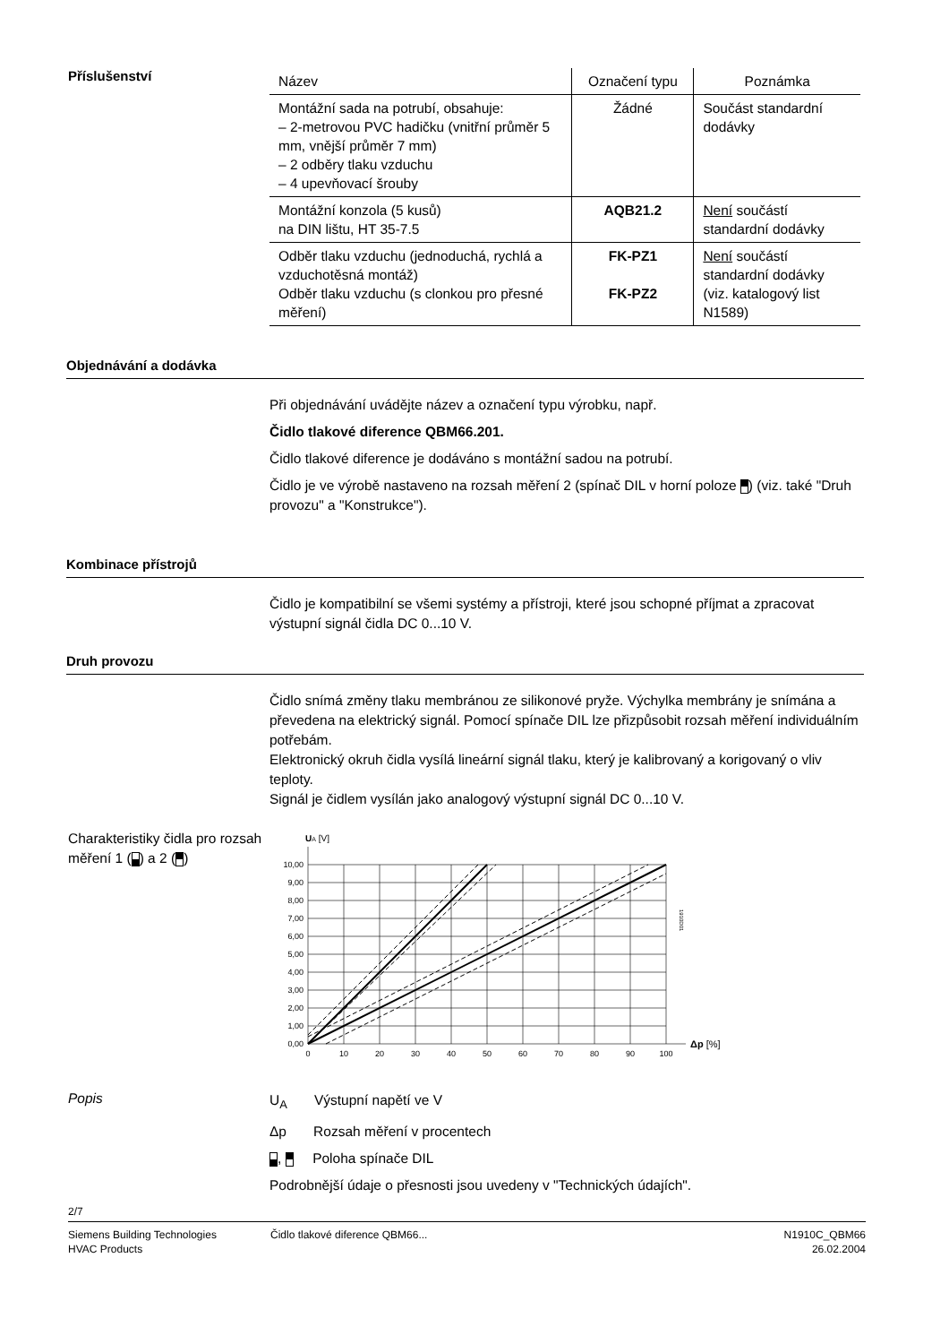Příslušenství
| Název | Označení typu | Poznámka |
| --- | --- | --- |
| Montážní sada na potrubí, obsahuje: – 2-metrovou PVC hadičku (vnitřní průměr 5 mm, vnější průměr 7 mm) – 2 odběry tlaku vzduchu – 4 upevňovací šrouby | Žádné | Součást standardní dodávky |
| Montážní konzola (5 kusů) na DIN lištu, HT 35-7.5 | AQB21.2 | Není součástí standardní dodávky |
| Odběr tlaku vzduchu (jednoduchá, rychlá a vzduchotěsná montáž) Odběr tlaku vzduchu (s clonkou pro přesné měření) | FK-PZ1 FK-PZ2 | Není součástí standardní dodávky (viz. katalogový list N1589) |
Objednávání a dodávka
Při objednávání uvádějte název a označení typu výrobku, např.
Čidlo tlakové diference QBM66.201.
Čidlo tlakové diference je dodáváno s montážní sadou na potrubí.
Čidlo je ve výrobě nastaveno na rozsah měření 2 (spínač DIL v horní poloze ) (viz. také "Druh provozu" a "Konstrukce").
Kombinace přístrojů
Čidlo je kompatibilní se všemi systémy a přístroji, které jsou schopné příjmat a zpracovat výstupní signál čidla DC 0...10 V.
Druh provozu
Čidlo snímá změny tlaku membránou ze silikonové pryže. Výchylka membrány je snímána a převedena na elektrický signál. Pomocí spínače DIL lze přizpůsobit rozsah měření individuálním potřebám.
Elektronický okruh čidla vysílá lineární signál tlaku, který je kalibrovaný a korigovaný o vliv teploty.
Signál je čidlem vysílán jako analogový výstupní signál DC 0...10 V.
Charakteristiky čidla pro rozsah měření 1 ( ) a 2 ( )
UA [V]
10,00
9,00
8,00
7,00
6,00
5,00
4,00
3,00
2,00
1,00
0,00
0
10
20
30
40
50
60
70
80
90
100
Δp [%]
1910D01
Popis
U<sub>A</sub> Výstupní napětí ve V
Δp Rozsah měření v procentech
, Poloha spínače DIL
Podrobnější údaje o přesnosti jsou uvedeny v "Technických údajích".
2/7
Siemens Building Technologies
HVAC Products
Čidlo tlakové diference QBM66...
N1910C_QBM66
26.02.2004